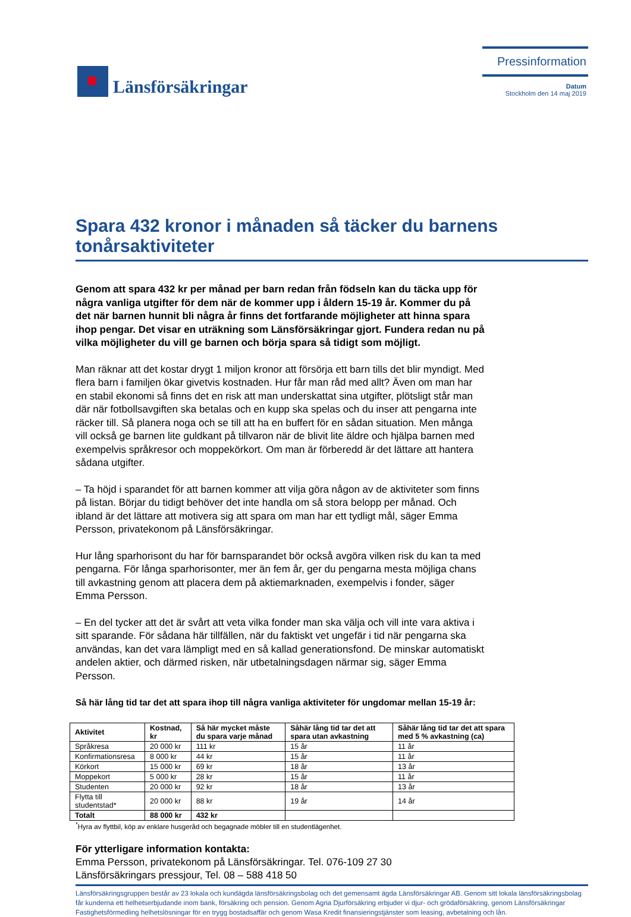Länsförsäkringar
Pressinformation
Datum
Stockholm den 14 maj 2019
Spara 432 kronor i månaden så täcker du barnens tonårsaktiviteter
Genom att spara 432 kr per månad per barn redan från födseln kan du täcka upp för några vanliga utgifter för dem när de kommer upp i åldern 15-19 år. Kommer du på det när barnen hunnit bli några år finns det fortfarande möjligheter att hinna spara ihop pengar. Det visar en uträkning som Länsförsäkringar gjort. Fundera redan nu på vilka möjligheter du vill ge barnen och börja spara så tidigt som möjligt.
Man räknar att det kostar drygt 1 miljon kronor att försörja ett barn tills det blir myndigt. Med flera barn i familjen ökar givetvis kostnaden. Hur får man råd med allt? Även om man har en stabil ekonomi så finns det en risk att man underskattat sina utgifter, plötsligt står man där när fotbollsavgiften ska betalas och en kupp ska spelas och du inser att pengarna inte räcker till. Så planera noga och se till att ha en buffert för en sådan situation. Men många vill också ge barnen lite guldkant på tillvaron när de blivit lite äldre och hjälpa barnen med exempelvis språkresor och moppekörkort. Om man är förberedd är det lättare att hantera sådana utgifter.
– Ta höjd i sparandet för att barnen kommer att vilja göra någon av de aktiviteter som finns på listan. Börjar du tidigt behöver det inte handla om så stora belopp per månad. Och ibland är det lättare att motivera sig att spara om man har ett tydligt mål, säger Emma Persson, privatekonom på Länsförsäkringar.
Hur lång sparhorisont du har för barnsparandet bör också avgöra vilken risk du kan ta med pengarna. För långa sparhorisonter, mer än fem år, ger du pengarna mesta möjliga chans till avkastning genom att placera dem på aktiemarknaden, exempelvis i fonder, säger Emma Persson.
– En del tycker att det är svårt att veta vilka fonder man ska välja och vill inte vara aktiva i sitt sparande. För sådana här tillfällen, när du faktiskt vet ungefär i tid när pengarna ska användas, kan det vara lämpligt med en så kallad generationsfond. De minskar automatiskt andelen aktier, och därmed risken, när utbetalningsdagen närmar sig, säger Emma Persson.
Så här lång tid tar det att spara ihop till några vanliga aktiviteter för ungdomar mellan 15-19 år:
| Aktivitet | Kostnad, kr | Så här mycket måste du spara varje månad | Såhär lång tid tar det att spara utan avkastning | Såhär lång tid tar det att spara med 5 % avkastning (ca) |
| --- | --- | --- | --- | --- |
| Språkresa | 20 000 kr | 111 kr | 15 år | 11 år |
| Konfirmationsresa | 8 000 kr | 44 kr | 15 år | 11 år |
| Körkort | 15 000 kr | 69 kr | 18 år | 13 år |
| Moppekort | 5 000 kr | 28 kr | 15 år | 11 år |
| Studenten | 20 000 kr | 92 kr | 18 år | 13 år |
| Flytta till studentstad* | 20 000 kr | 88 kr | 19 år | 14 år |
| Totalt | 88 000 kr | 432 kr | | |
<sup>*</sup> Hyra av flyttbil, köp av enklare husgeråd och begagnade möbler till en studentlägenhet.
För ytterligare information kontakta:
Emma Persson, privatekonom på Länsförsäkringar. Tel. 076-109 27 30
Länsförsäkringars pressjour, Tel. 08 – 588 418 50
Länsförsäkringsgruppen består av 23 lokala och kundägda länsförsäkringsbolag och det gemensamt ägda Länsförsäkringar AB. Genom sitt lokala länsförsäkringsbolag får kunderna ett helhetserbjudande inom bank, försäkring och pension. Genom Agria Djurförsäkring erbjuder vi djur- och grödaförsäkring, genom Länsförsäkringar Fastighetsförmedling helhetslösningar för en trygg bostadsaffär och genom Wasa Kredit finansieringstjänster som leasing, avbetalning och lån.